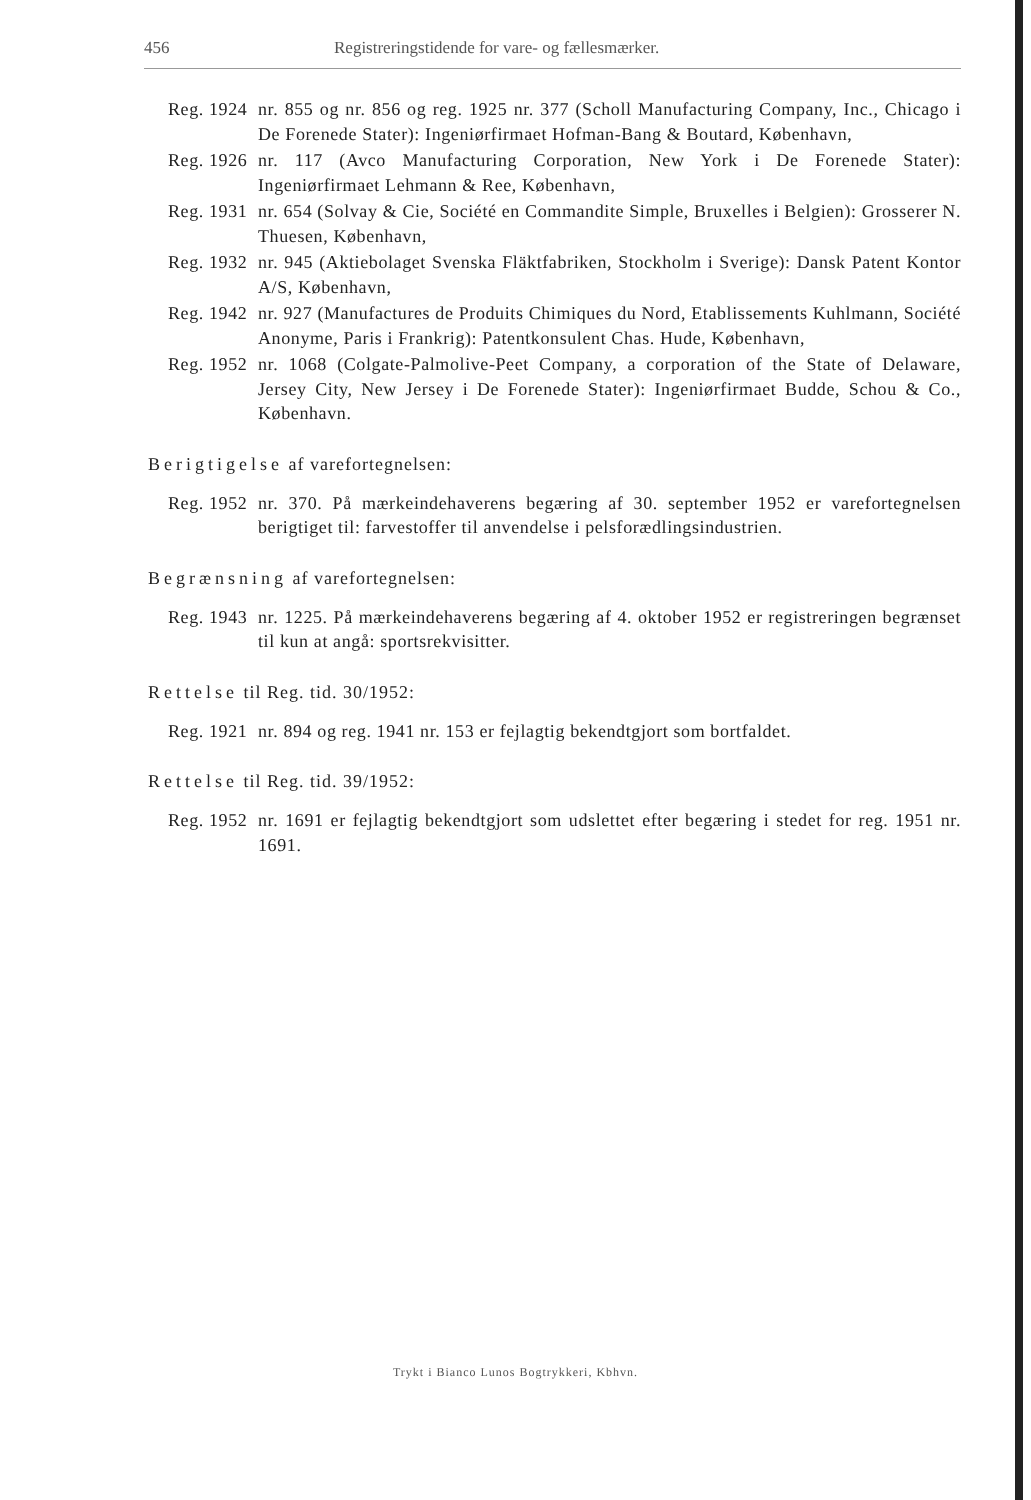456 Registreringstidende for vare- og fællesmærker.
Reg. 1924 nr. 855 og nr. 856 og reg. 1925 nr. 377 (Scholl Manufacturing Company, Inc., Chicago i De Forenede Stater): Ingeniørfirmaet Hofman-Bang & Boutard, København,
Reg. 1926 nr. 117 (Avco Manufacturing Corporation, New York i De Forenede Stater): Ingeniørfirmaet Lehmann & Ree, København,
Reg. 1931 nr. 654 (Solvay & Cie, Société en Commandite Simple, Bruxelles i Belgien): Grosserer N. Thuesen, København,
Reg. 1932 nr. 945 (Aktiebolaget Svenska Fläktfabriken, Stockholm i Sverige): Dansk Patent Kontor A/S, København,
Reg. 1942 nr. 927 (Manufactures de Produits Chimiques du Nord, Etablissements Kuhlmann, Société Anonyme, Paris i Frankrig): Patentkonsulent Chas. Hude, København,
Reg. 1952 nr. 1068 (Colgate-Palmolive-Peet Company, a corporation of the State of Delaware, Jersey City, New Jersey i De Forenede Stater): Ingeniørfirmaet Budde, Schou & Co., København.
Berigtigelse af varefortegnelsen:
Reg. 1952 nr. 370. På mærkeindehaverens begæring af 30. september 1952 er varefortegnelsen berigtiget til: farvestoffer til anvendelse i pelsforædlingsindustrien.
Begrænsning af varefortegnelsen:
Reg. 1943 nr. 1225. På mærkeindehaverens begæring af 4. oktober 1952 er registreringen begrænset til kun at angå: sportsrekvisitter.
Rettelse til Reg. tid. 30/1952:
Reg. 1921 nr. 894 og reg. 1941 nr. 153 er fejlagtig bekendtgjort som bortfaldet.
Rettelse til Reg. tid. 39/1952:
Reg. 1952 nr. 1691 er fejlagtig bekendtgjort som udslettet efter begæring i stedet for reg. 1951 nr. 1691.
Trykt i Bianco Lunos Bogtrykkeri, Kbhvn.